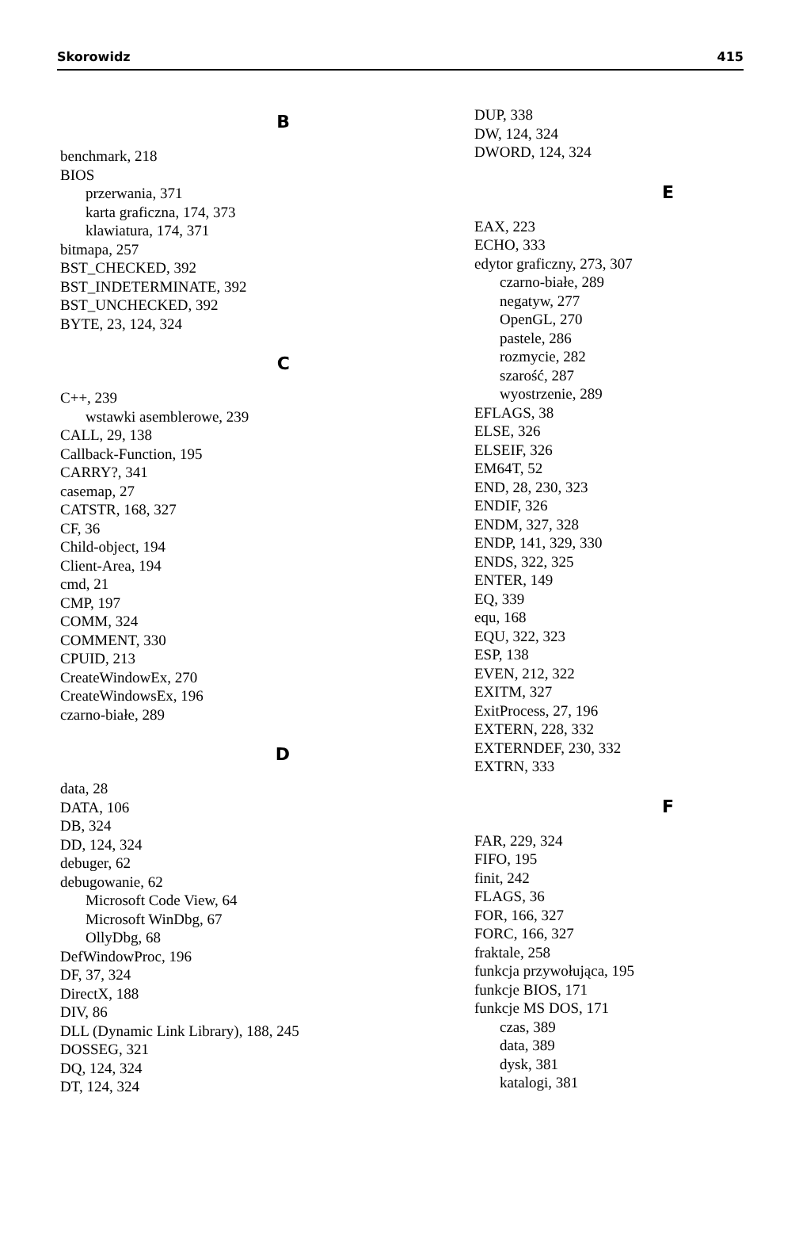Skorowidz 415
B
benchmark, 218
BIOS
przerwania, 371
karta graficzna, 174, 373
klawiatura, 174, 371
bitmapa, 257
BST_CHECKED, 392
BST_INDETERMINATE, 392
BST_UNCHECKED, 392
BYTE, 23, 124, 324
C
C++, 239
wstawki asemblerowe, 239
CALL, 29, 138
Callback-Function, 195
CARRY?, 341
casemap, 27
CATSTR, 168, 327
CF, 36
Child-object, 194
Client-Area, 194
cmd, 21
CMP, 197
COMM, 324
COMMENT, 330
CPUID, 213
CreateWindowEx, 270
CreateWindowsEx, 196
czarno-białe, 289
D
data, 28
DATA, 106
DB, 324
DD, 124, 324
debuger, 62
debugowanie, 62
Microsoft Code View, 64
Microsoft WinDbg, 67
OllyDbg, 68
DefWindowProc, 196
DF, 37, 324
DirectX, 188
DIV, 86
DLL (Dynamic Link Library), 188, 245
DOSSEG, 321
DQ, 124, 324
DT, 124, 324
DUP, 338
DW, 124, 324
DWORD, 124, 324
E
EAX, 223
ECHO, 333
edytor graficzny, 273, 307
czarno-białe, 289
negatyw, 277
OpenGL, 270
pastele, 286
rozmycie, 282
szarość, 287
wyostrzenie, 289
EFLAGS, 38
ELSE, 326
ELSEIF, 326
EM64T, 52
END, 28, 230, 323
ENDIF, 326
ENDM, 327, 328
ENDP, 141, 329, 330
ENDS, 322, 325
ENTER, 149
EQ, 339
equ, 168
EQU, 322, 323
ESP, 138
EVEN, 212, 322
EXITM, 327
ExitProcess, 27, 196
EXTERN, 228, 332
EXTERNDEF, 230, 332
EXTRN, 333
F
FAR, 229, 324
FIFO, 195
finit, 242
FLAGS, 36
FOR, 166, 327
FORC, 166, 327
fraktale, 258
funkcja przywołująca, 195
funkcje BIOS, 171
funkcje MS DOS, 171
czas, 389
data, 389
dysk, 381
katalogi, 381